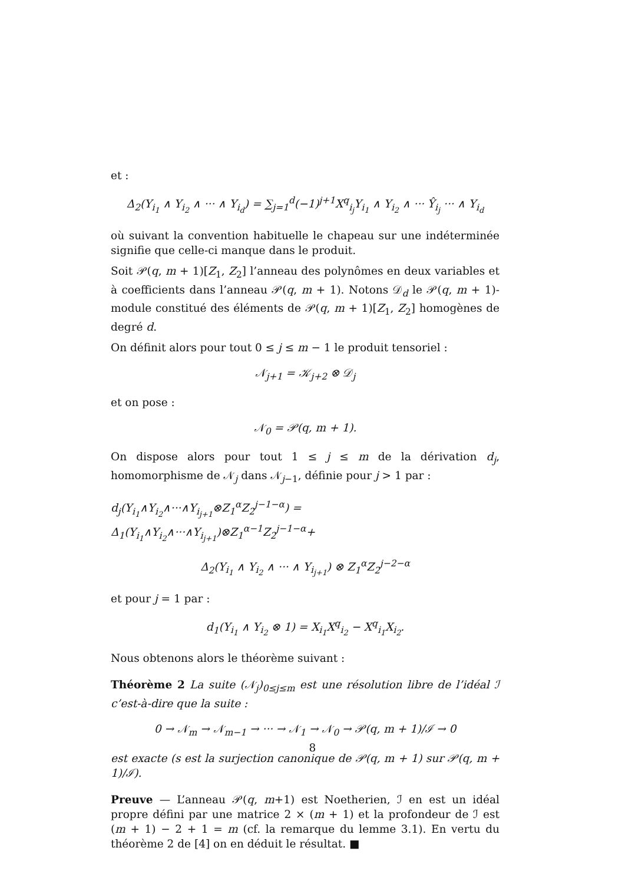et :
Δ<sub>2</sub>(Y<sub>i<sub>1</sub></sub> ∧ Y<sub>i<sub>2</sub></sub> ∧ ··· ∧ Y<sub>i<sub>d</sub></sub>) = ∑<sub>j=1</sub><sup>d</sup>(−1)<sup>j+1</sup>X<sup>q</sup><sub>i<sub>j</sub></sub>Y<sub>i<sub>1</sub></sub> ∧ Y<sub>i<sub>2</sub></sub> ∧ ··· Ŷ<sub>i<sub>j</sub></sub> ··· ∧ Y<sub>i<sub>d</sub></sub>
où suivant la convention habituelle le chapeau sur une indéterminée signifie que celle-ci manque dans le produit.
Soit 𝒫(q, m + 1)[Z<sub>1</sub>, Z<sub>2</sub>] l’anneau des polynômes en deux variables et à coefficients dans l’anneau 𝒫(q, m + 1). Notons 𝒟<sub>d</sub> le 𝒫(q, m + 1)-module constitué des éléments de 𝒫(q, m + 1)[Z<sub>1</sub>, Z<sub>2</sub>] homogènes de degré d.
On définit alors pour tout 0 ≤ j ≤ m − 1 le produit tensoriel :
𝒩<sub>j+1</sub> = 𝒦<sub>j+2</sub> ⊗ 𝒟<sub>j</sub>
et on pose :
𝒩<sub>0</sub> = 𝒫(q, m + 1).
On dispose alors pour tout 1 ≤ j ≤ m de la dérivation d<sub>j</sub>, homomorphisme de 𝒩<sub>j</sub> dans 𝒩<sub>j−1</sub>, définie pour j > 1 par :
d<sub>j</sub>(Y<sub>i<sub>1</sub></sub>∧Y<sub>i<sub>2</sub></sub>∧···∧Y<sub>i<sub>j+1</sub></sub>⊗Z<sub>1</sub><sup>α</sup>Z<sub>2</sub><sup>j−1−α</sup>) = Δ<sub>1</sub>(Y<sub>i<sub>1</sub></sub>∧Y<sub>i<sub>2</sub></sub>∧···∧Y<sub>i<sub>j+1</sub></sub>)⊗Z<sub>1</sub><sup>α−1</sup>Z<sub>2</sub><sup>j−1−α</sup>+
Δ<sub>2</sub>(Y<sub>i<sub>1</sub></sub> ∧ Y<sub>i<sub>2</sub></sub> ∧ ··· ∧ Y<sub>i<sub>j+1</sub></sub>) ⊗ Z<sub>1</sub><sup>α</sup>Z<sub>2</sub><sup>j−2−α</sup>
et pour j = 1 par :
d<sub>1</sub>(Y<sub>i<sub>1</sub></sub> ∧ Y<sub>i<sub>2</sub></sub> ⊗ 1) = X<sub>i<sub>1</sub></sub>X<sup>q</sup><sub>i<sub>2</sub></sub> − X<sup>q</sup><sub>i<sub>1</sub></sub>X<sub>i<sub>2</sub></sub>.
Nous obtenons alors le théorème suivant :
Théorème 2 La suite (𝒩<sub>j</sub>)<sub>0≤j≤m</sub> est une résolution libre de l’idéal ℐ c’est-à-dire que la suite :
0 → 𝒩<sub>m</sub> → 𝒩<sub>m−1</sub> → ··· → 𝒩<sub>1</sub> → 𝒩<sub>0</sub> → 𝒫(q, m + 1)/ℐ → 0
est exacte (s est la surjection canonique de 𝒫(q, m + 1) sur 𝒫(q, m + 1)/ℐ).
Preuve — L’anneau 𝒫(q, m+1) est Noetherien, ℐ en est un idéal propre défini par une matrice 2 × (m + 1) et la profondeur de ℐ est (m + 1) − 2 + 1 = m (cf. la remarque du lemme 3.1). En vertu du théorème 2 de [4] on en déduit le résultat. ■
8